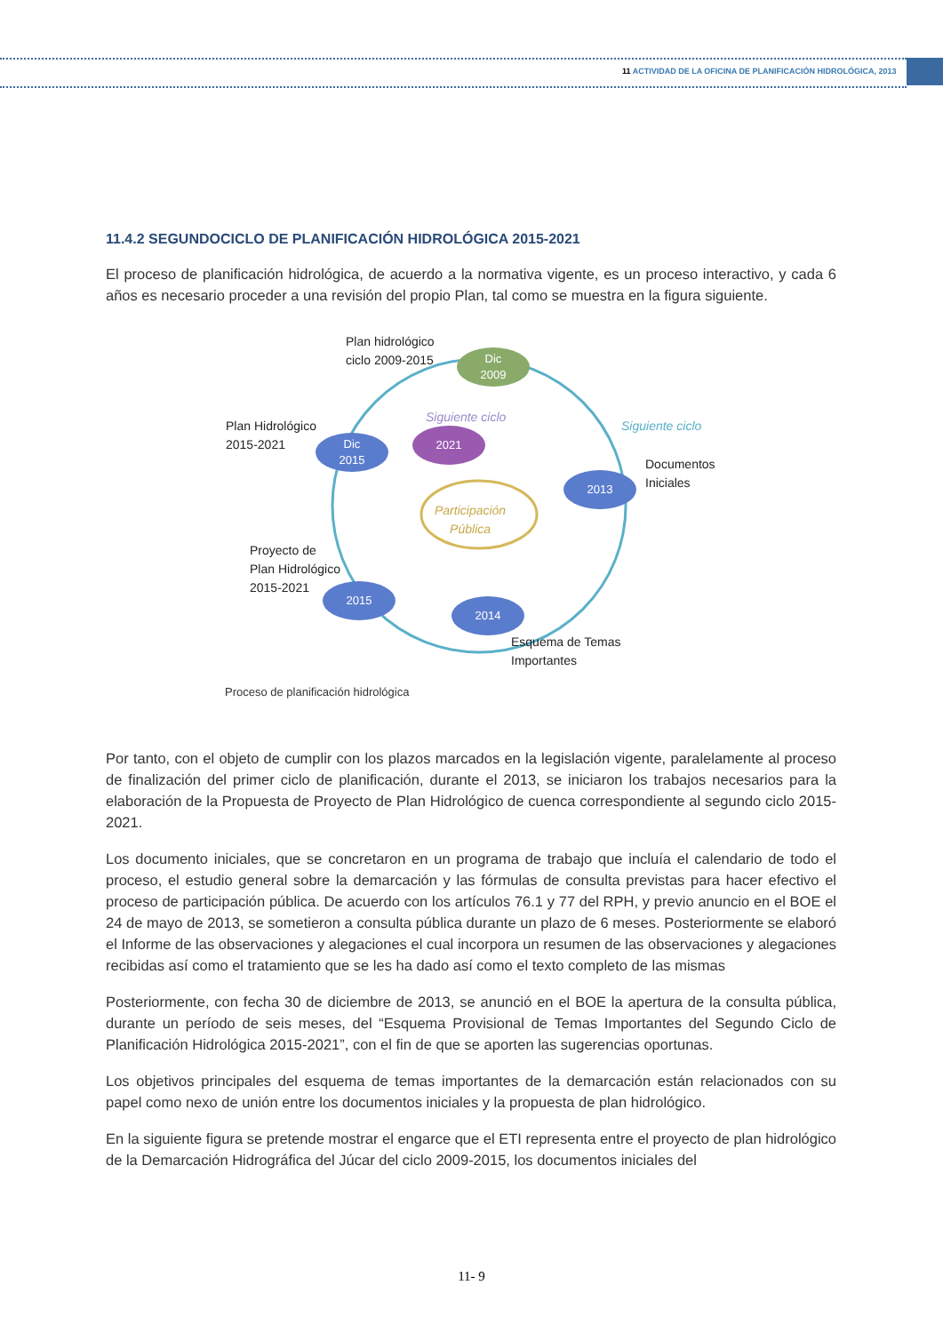11 ACTIVIDAD DE LA OFICINA DE PLANIFICACIÓN HIDROLÓGICA, 2013
11.4.2 SEGUNDOCICLO DE PLANIFICACIÓN HIDROLÓGICA 2015-2021
El proceso de planificación hidrológica, de acuerdo a la normativa vigente, es un proceso interactivo, y cada 6 años es necesario proceder a una revisión del propio Plan, tal como se muestra en la figura siguiente.
Plan hidrológico
ciclo 2009-2015
Dic
2009
Siguiente ciclo
Siguiente ciclo
Plan Hidrológico
2015-2021
Dic
2015
2021
2013
Documentos
Iniciales
Participación
Pública
Proyecto de
Plan Hidrológico
2015-2021
2015
2014
Esquema de Temas
Importantes
Proceso de planificación hidrológica
Por tanto, con el objeto de cumplir con los plazos marcados en la legislación vigente, paralelamente al proceso de finalización del primer ciclo de planificación, durante el 2013, se iniciaron los trabajos necesarios para la elaboración de la Propuesta de Proyecto de Plan Hidrológico de cuenca correspondiente al segundo ciclo 2015-2021.
Los documento iniciales, que se concretaron en un programa de trabajo que incluía el calendario de todo el proceso, el estudio general sobre la demarcación y las fórmulas de consulta previstas para hacer efectivo el proceso de participación pública. De acuerdo con los artículos 76.1 y 77 del RPH, y previo anuncio en el BOE el 24 de mayo de 2013, se sometieron a consulta pública durante un plazo de 6 meses. Posteriormente se elaboró el Informe de las observaciones y alegaciones el cual incorpora un resumen de las observaciones y alegaciones recibidas así como el tratamiento que se les ha dado así como el texto completo de las mismas
Posteriormente, con fecha 30 de diciembre de 2013, se anunció en el BOE la apertura de la consulta pública, durante un período de seis meses, del “Esquema Provisional de Temas Importantes del Segundo Ciclo de Planificación Hidrológica 2015-2021”, con el fin de que se aporten las sugerencias oportunas.
Los objetivos principales del esquema de temas importantes de la demarcación están relacionados con su papel como nexo de unión entre los documentos iniciales y la propuesta de plan hidrológico.
En la siguiente figura se pretende mostrar el engarce que el ETI representa entre el proyecto de plan hidrológico de la Demarcación Hidrográfica del Júcar del ciclo 2009-2015, los documentos iniciales del
11- 9